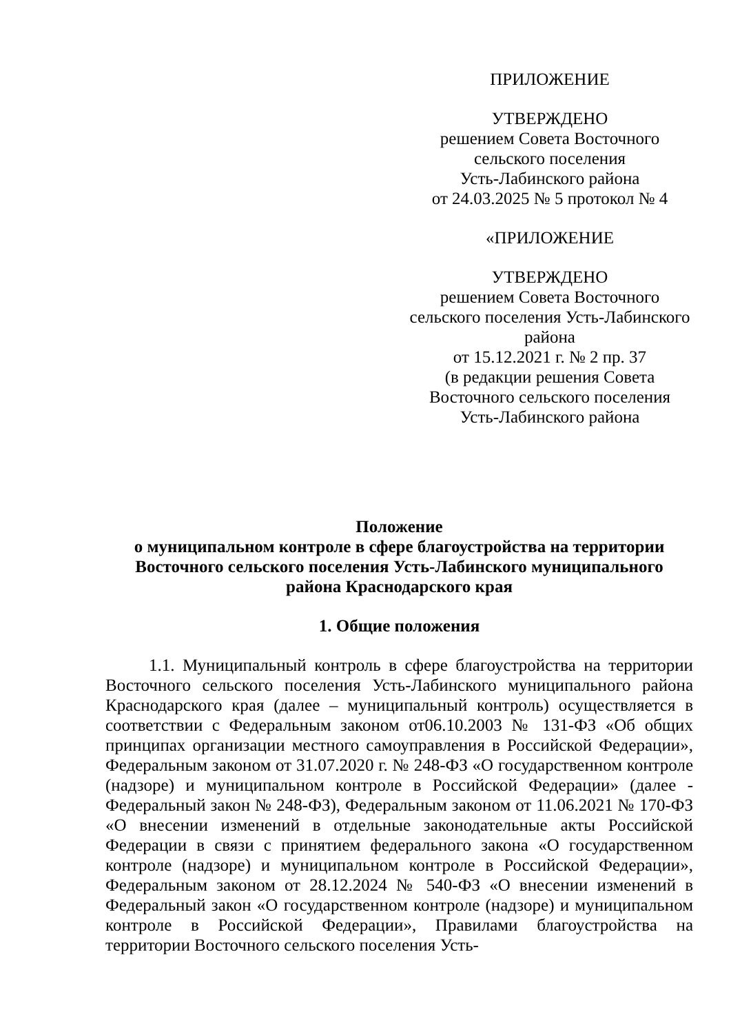ПРИЛОЖЕНИЕ
УТВЕРЖДЕНО
решением Совета Восточного
сельского поселения
Усть-Лабинского района
от 24.03.2025 № 5 протокол № 4
«ПРИЛОЖЕНИЕ
УТВЕРЖДЕНО
решением Совета Восточного
сельского поселения Усть-Лабинского
района
от 15.12.2021 г. № 2 пр. 37
(в редакции решения Совета
Восточного сельского поселения
Усть-Лабинского района
Положение
о муниципальном контроле в сфере благоустройства на территории
Восточного сельского поселения Усть-Лабинского муниципального
района Краснодарского края
1. Общие положения
1.1. Муниципальный контроль в сфере благоустройства на территории Восточного сельского поселения Усть-Лабинского муниципального района Краснодарского края (далее – муниципальный контроль) осуществляется в соответствии с Федеральным законом от06.10.2003 № 131-ФЗ «Об общих принципах организации местного самоуправления в Российской Федерации», Федеральным законом от 31.07.2020 г. № 248-ФЗ «О государственном контроле (надзоре) и муниципальном контроле в Российской Федерации» (далее - Федеральный закон № 248-ФЗ), Федеральным законом от 11.06.2021 № 170-ФЗ «О внесении изменений в отдельные законодательные акты Российской Федерации в связи с принятием федерального закона «О государственном контроле (надзоре) и муниципальном контроле в Российской Федерации», Федеральным законом от 28.12.2024 № 540-ФЗ «О внесении изменений в Федеральный закон «О государственном контроле (надзоре) и муниципальном контроле в Российской Федерации», Правилами благоустройства на территории Восточного сельского поселения Усть-